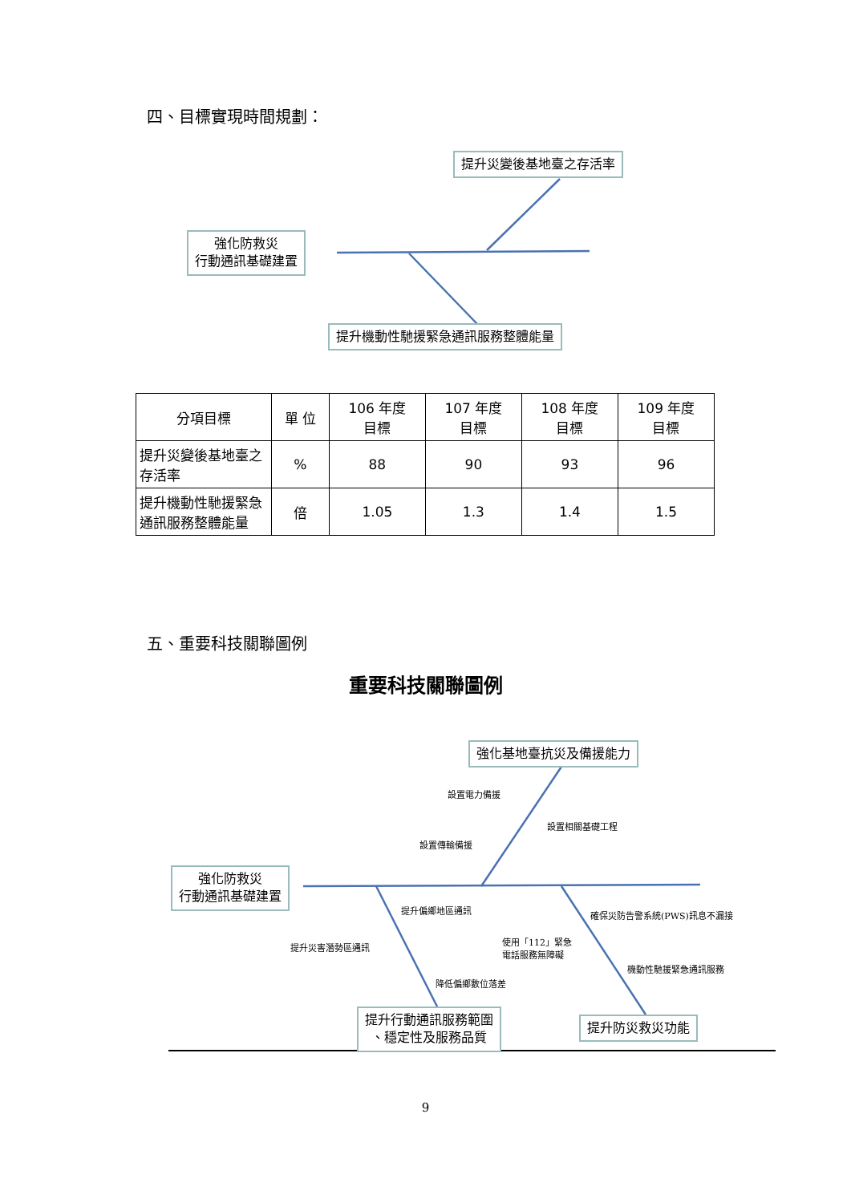四、目標實現時間規劃：
提升災變後基地臺之存活率
強化防救災
行動通訊基礎建置
提升機動性馳援緊急通訊服務整體能量
| 分項目標 | 單 位 | 106 年度 目標 | 107 年度 目標 | 108 年度 目標 | 109 年度 目標 |
| --- | --- | --- | --- | --- | --- |
| 提升災變後基地臺之存活率 | % | 88 | 90 | 93 | 96 |
| 提升機動性馳援緊急通訊服務整體能量 | 倍 | 1.05 | 1.3 | 1.4 | 1.5 |
五、重要科技關聯圖例
重要科技關聯圖例
強化基地臺抗災及備援能力
設置電力備援
設置相關基礎工程
設置傳輸備援
強化防救災
行動通訊基礎建置
提升偏鄉地區通訊 確保災防告警系統(PWS)訊息不漏接
提升災害潛勢區通訊
使用「112」緊急
電話服務無障礙
機動性馳援緊急通訊服務
降低偏鄉數位落差
提升行動通訊服務範圍
、穩定性及服務品質
提升防災救災功能
9